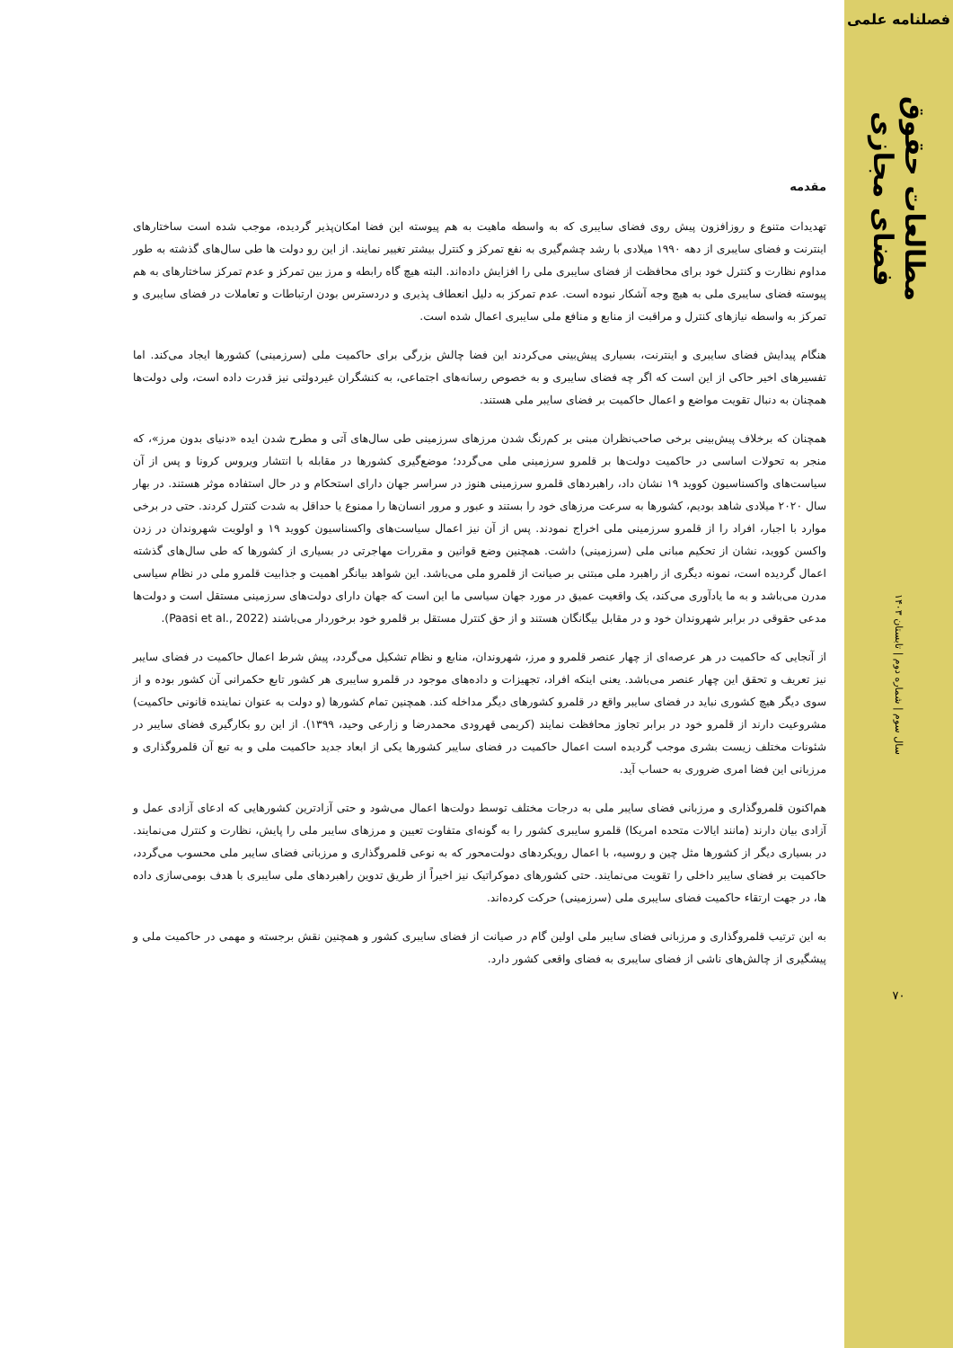فصلنامه علمی
مطالعات حقوق فضای مجازی
سال سوم | شماره دوم | تابستان ۱۴۰۳
۷۰
مقدمه
تهدیدات متنوع و روزافزون پیش روی فضای سایبری که به واسطه ماهیت به هم پیوسته این فضا امکان‌پذیر گردیده، موجب شده است ساختارهای اینترنت و فضای سایبری از دهه ۱۹۹۰ میلادی با رشد چشم‌گیری به نفع تمرکز و کنترل بیشتر تغییر نمایند. از این رو دولت ها طی سال‌های گذشته به طور مداوم نظارت و کنترل خود برای محافظت از فضای سایبری ملی را افزایش داده‌اند. البته هیچ گاه رابطه و مرز بین تمرکز و عدم تمرکز ساختارهای به هم پیوسته فضای سایبری ملی به هیچ وجه آشکار نبوده است. عدم تمرکز به دلیل انعطاف پذیری و دردسترس بودن ارتباطات و تعاملات در فضای سایبری و تمرکز به واسطه نیازهای کنترل و مراقبت از منابع و منافع ملی سایبری اعمال شده است.
هنگام پیدایش فضای سایبری و اینترنت، بسیاری پیش‌بینی می‌کردند این فضا چالش بزرگی برای حاکمیت ملی (سرزمینی) کشورها ایجاد می‌کند. اما تفسیرهای اخیر حاکی از این است که اگر چه فضای سایبری و به خصوص رسانه‌های اجتماعی، به کنشگران غیردولتی نیز قدرت داده است، ولی دولت‌ها همچنان به دنبال تقویت مواضع و اعمال حاکمیت بر فضای سایبر ملی هستند.
همچنان که برخلاف پیش‌بینی برخی صاحب‌نظران مبنی بر کم‌رنگ شدن مرزهای سرزمینی طی سال‌های آتی و مطرح شدن ایده «دنیای بدون مرز»، که منجر به تحولات اساسی در حاکمیت دولت‌ها بر قلمرو سرزمینی ملی می‌گردد؛ موضع‌گیری کشورها در مقابله با انتشار ویروس کرونا و پس از آن سیاست‌های واکسناسیون کووید ۱۹ نشان داد، راهبردهای قلمرو سرزمینی هنوز در سراسر جهان دارای استحکام و در حال استفاده موثر هستند. در بهار سال ۲۰۲۰ میلادی شاهد بودیم، کشورها به سرعت مرزهای خود را بستند و عبور و مرور انسان‌ها را ممنوع یا حداقل به شدت کنترل کردند. حتی در برخی موارد با اجبار، افراد را از قلمرو سرزمینی ملی اخراج نمودند. پس از آن نیز اعمال سیاست‌های واکسناسیون کووید ۱۹ و اولویت شهروندان در زدن واکسن کووید، نشان از تحکیم مبانی ملی (سرزمینی) داشت. همچنین وضع قوانین و مقررات مهاجرتی در بسیاری از کشورها که طی سال‌های گذشته اعمال گردیده است، نمونه دیگری از راهبرد ملی مبتنی بر صیانت از قلمرو ملی می‌باشد. این شواهد بیانگر اهمیت و جذابیت قلمرو ملی در نظام سیاسی مدرن می‌باشد و به ما یادآوری می‌کند، یک واقعیت عمیق در مورد جهان سیاسی ما این است که جهان دارای دولت‌های سرزمینی مستقل است و دولت‌ها مدعی حقوقی در برابر شهروندان خود و در مقابل بیگانگان هستند و از حق کنترل مستقل بر قلمرو خود برخوردار می‌باشند (Paasi et al., 2022).
از آنجایی که حاکمیت در هر عرصه‌ای از چهار عنصر قلمرو و مرز، شهروندان، منابع و نظام تشکیل می‌گردد، پیش شرط اعمال حاکمیت در فضای سایبر نیز تعریف و تحقق این چهار عنصر می‌باشد. یعنی اینکه افراد، تجهیزات و داده‌های موجود در قلمرو سایبری هر کشور تابع حکمرانی آن کشور بوده و از سوی دیگر هیچ کشوری نباید در فضای سایبر واقع در قلمرو کشورهای دیگر مداخله کند. همچنین تمام کشورها (و دولت به عنوان نماینده قانونی حاکمیت) مشروعیت دارند از قلمرو خود در برابر تجاوز محافظت نمایند (کریمی قهرودی محمدرضا و زارعی وحید، ۱۳۹۹). از این رو بکارگیری فضای سایبر در شئونات مختلف زیست بشری موجب گردیده است اعمال حاکمیت در فضای سایبر کشورها یکی از ابعاد جدید حاکمیت ملی و به تبع آن قلمروگذاری و مرزبانی این فضا امری ضروری به حساب آید.
هم‌اکنون قلمروگذاری و مرزبانی فضای سایبر ملی به درجات مختلف توسط دولت‌ها اعمال می‌شود و حتی آزادترین کشورهایی که ادعای آزادی عمل و آزادی بیان دارند (مانند ایالات متحده امریکا) قلمرو سایبری کشور را به گونه‌ای متفاوت تعیین و مرزهای سایبر ملی را پایش، نظارت و کنترل می‌نمایند. در بسیاری دیگر از کشورها مثل چین و روسیه، با اعمال رویکردهای دولت‌محور که به نوعی قلمروگذاری و مرزبانی فضای سایبر ملی محسوب می‌گردد، حاکمیت بر فضای سایبر داخلی را تقویت می‌نمایند. حتی کشورهای دموکراتیک نیز اخیراً از طریق تدوین راهبردهای ملی سایبری با هدف بومی‌سازی داده ها، در جهت ارتقاء حاکمیت فضای سایبری ملی (سرزمینی) حرکت کرده‌اند.
به این ترتیب قلمروگذاری و مرزبانی فضای سایبر ملی اولین گام در صیانت از فضای سایبری کشور و همچنین نقش برجسته و مهمی در حاکمیت ملی و پیشگیری از چالش‌های ناشی از فضای سایبری به فضای واقعی کشور دارد.